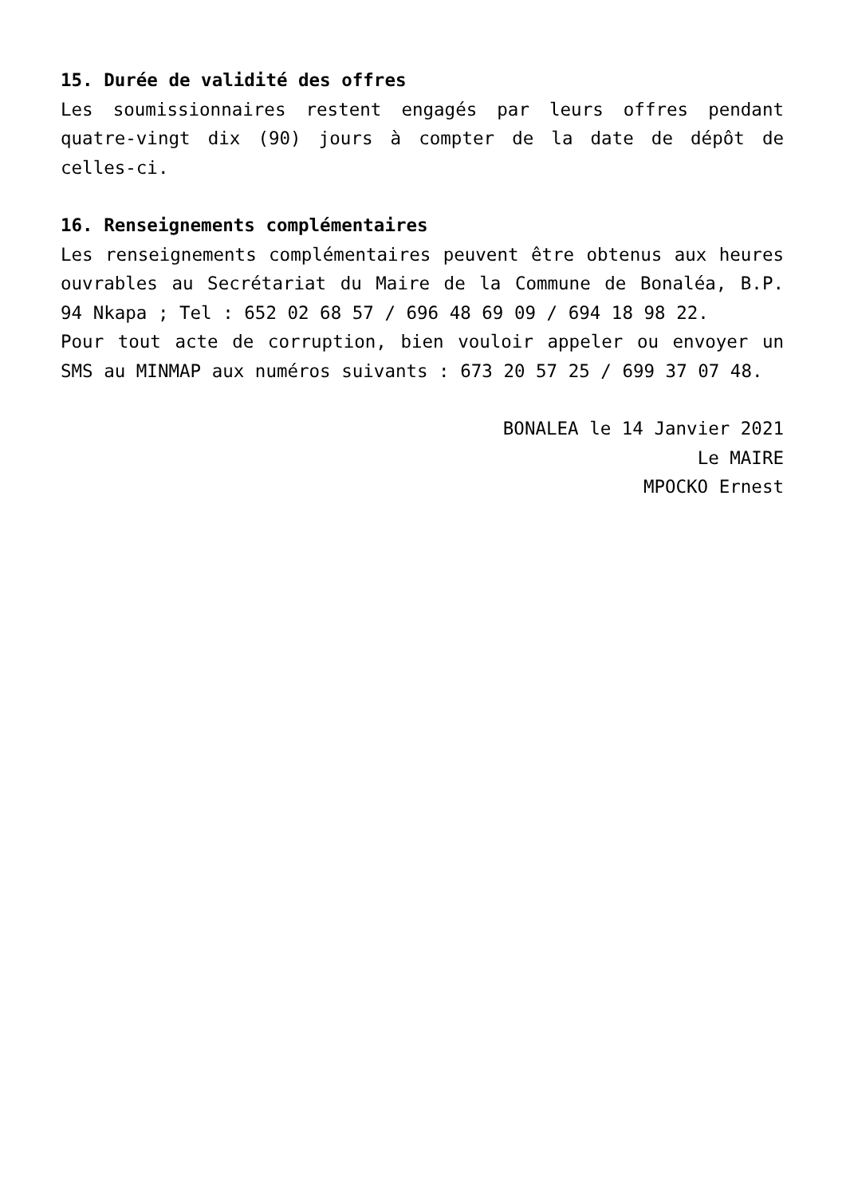15. Durée de validité des offres
Les soumissionnaires restent engagés par leurs offres pendant quatre-vingt dix (90) jours à compter de la date de dépôt de celles-ci.
16. Renseignements complémentaires
Les renseignements complémentaires peuvent être obtenus aux heures ouvrables au Secrétariat du Maire de la Commune de Bonaléa, B.P. 94 Nkapa ; Tel : 652 02 68 57 / 696 48 69 09 / 694 18 98 22.
Pour tout acte de corruption, bien vouloir appeler ou envoyer un SMS au MINMAP aux numéros suivants : 673 20 57 25 / 699 37 07 48.
BONALEA le 14 Janvier 2021
Le MAIRE
MPOCKO Ernest